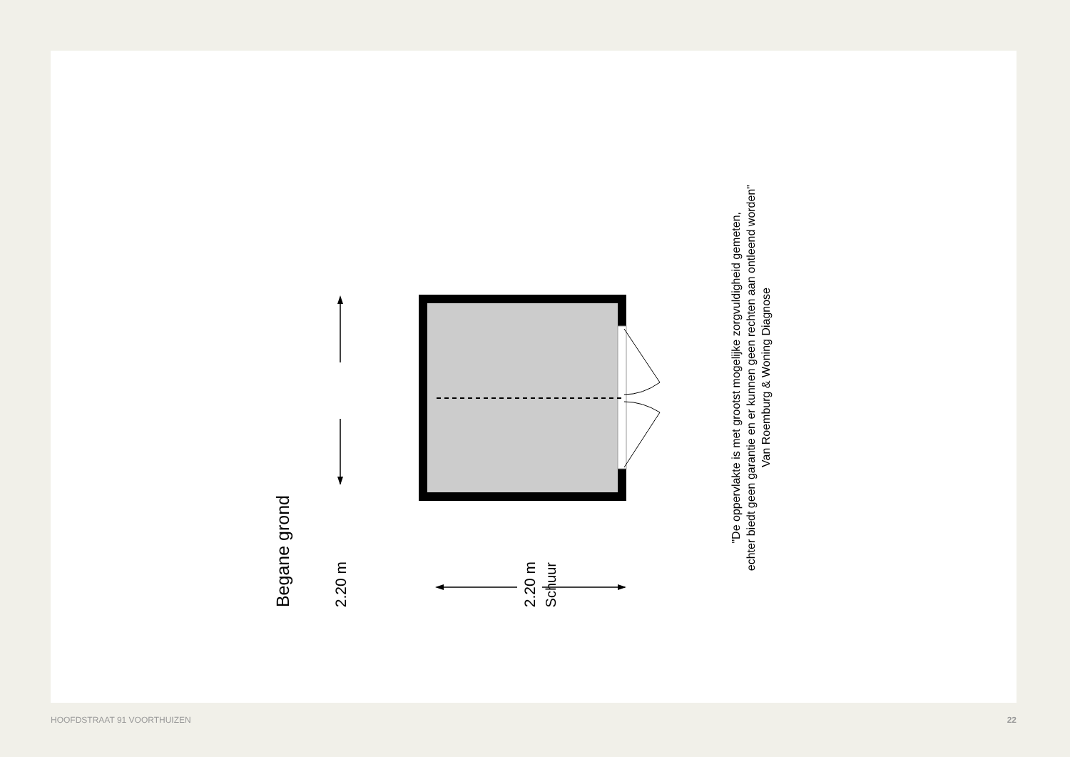Begane grond
2.20 m
Schuur
2.20 m
"De oppervlakte is met grootst mogelijke zorgvuldigheid gemeten,
echter biedt geen garantie en er kunnen geen rechten aan ontleend worden"
Van Roemburg & Woning Diagnose
HOOFDSTRAAT 91 VOORTHUIZEN 22